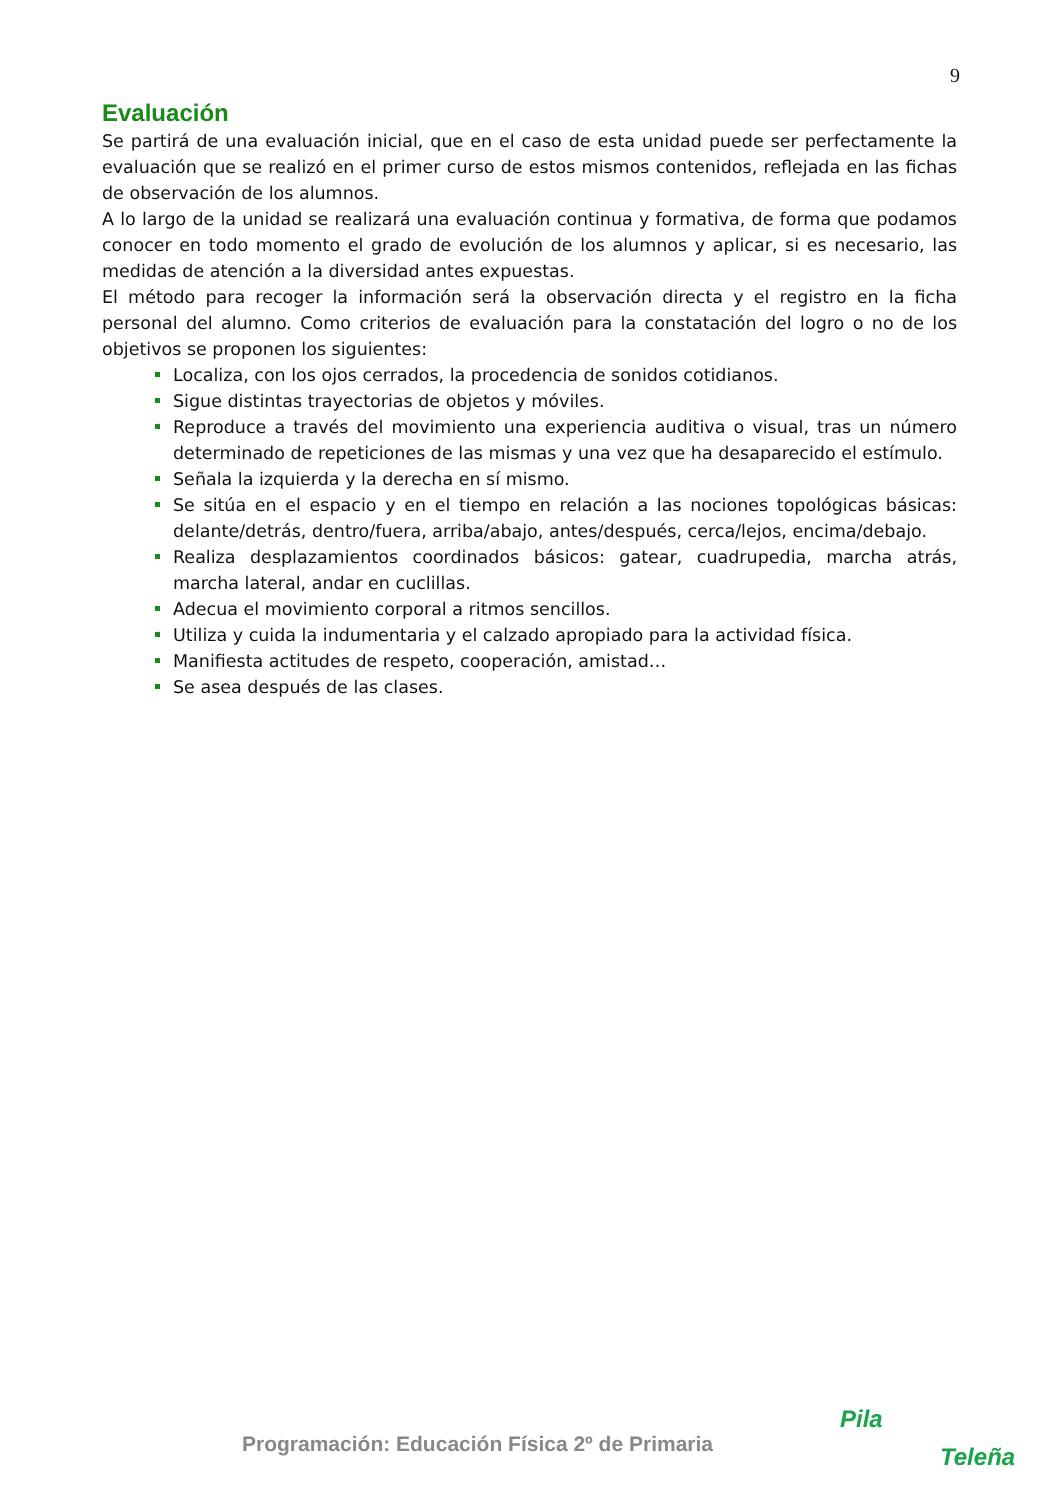9
Evaluación
Se partirá de una evaluación inicial, que en el caso de esta unidad puede ser perfectamente la evaluación que se realizó en el primer curso de estos mismos contenidos, reflejada en las fichas de observación de los alumnos.
A lo largo de la unidad se realizará una evaluación continua y formativa, de forma que podamos conocer en todo momento el grado de evolución de los alumnos y aplicar, si es necesario, las medidas de atención a la diversidad antes expuestas.
El método para recoger la información será la observación directa y el registro en la ficha personal del alumno. Como criterios de evaluación para la constatación del logro o no de los objetivos se proponen los siguientes:
Localiza, con los ojos cerrados, la procedencia de sonidos cotidianos.
Sigue distintas trayectorias de objetos y móviles.
Reproduce a través del movimiento una experiencia auditiva o visual, tras un número determinado de repeticiones de las mismas y una vez que ha desaparecido el estímulo.
Señala la izquierda y la derecha en sí mismo.
Se sitúa en el espacio y en el tiempo en relación a las nociones topológicas básicas: delante/detrás, dentro/fuera, arriba/abajo, antes/después, cerca/lejos, encima/debajo.
Realiza desplazamientos coordinados básicos: gatear, cuadrupedia, marcha atrás, marcha lateral, andar en cuclillas.
Adecua el movimiento corporal a ritmos sencillos.
Utiliza y cuida la indumentaria y el calzado apropiado para la actividad física.
Manifiesta actitudes de respeto, cooperación, amistad…
Se asea después de las clases.
Programación: Educación Física 2º de Primaria
Pila
Teleña